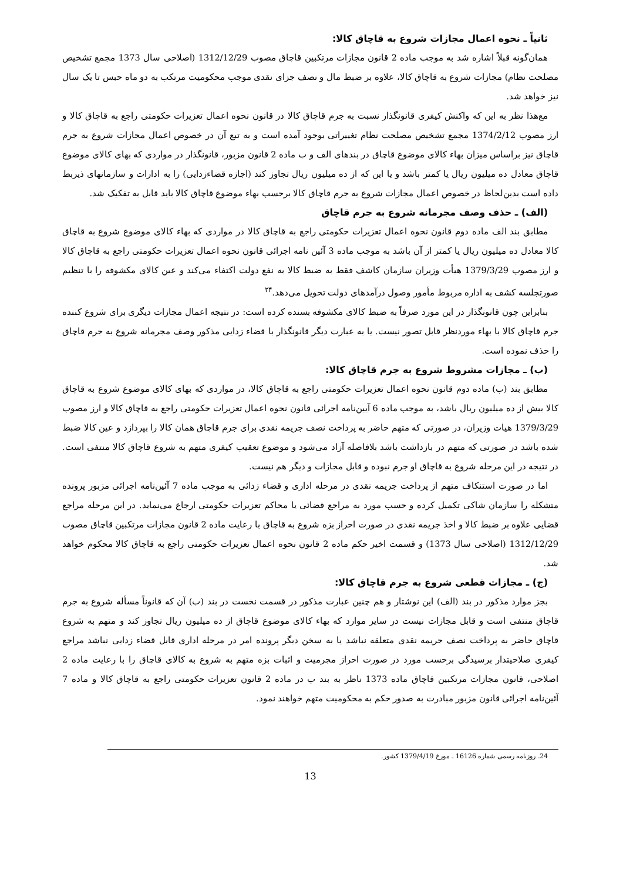ثانیاً ـ نحوه اعمال مجازات شروع به قاچاق کالا:
همان‌گونه قبلاً اشاره شد به موجب ماده 2 قانون مجازات مرتکبین قاچاق مصوب 1312/12/29 (اصلاحی سال 1373 مجمع تشخیص مصلحت نظام) مجازات شروع به قاچاق کالا، علاوه بر ضبط مال و نصف جزای نقدی موجب محکومیت مرتکب به دو ماه حبس تا یک سال نیز خواهد شد.
مع‌هذا نظر به این که واکنش کیفری قانونگذار نسبت به جرم قاچاق کالا در قانون نحوه اعمال تعزیرات حکومتی راجع به قاچاق کالا و ارز مصوب 1374/2/12 مجمع تشخیص مصلحت نظام تغییراتی بوجود آمده است و به تبع آن در خصوص اعمال مجازات شروع به جرم قاچاق نیز براساس میزان بهاء کالای موضوع قاچاق در بندهای الف و ب ماده 2 قانون مزبور، قانونگذار در مواردی که بهای کالای موضوع قاچاق معادل ده میلیون ریال یا کمتر باشد و یا این که از ده میلیون ریال تجاوز کند (اجازه قضاءزدایی) را به ادارات و سازمانهای ذیربط داده است بدین‌لحاظ در خصوص اعمال مجازات شروع به جرم قاچاق کالا برحسب بهاء موضوع قاچاق کالا باید قابل به تفکیک شد.
(الف) ـ حذف وصف مجرمانه شروع به جرم قاچاق
مطابق بند الف ماده دوم قانون نحوه اعمال تعزیرات حکومتی راجع به قاچاق کالا در مواردی که بهاء کالای موضوع شروع به قاچاق کالا معادل ده میلیون ریال یا کمتر از آن باشد به موجب ماده 3 آئین نامه اجرائی قانون نحوه اعمال تعزیرات حکومتی راجع به قاچاق کالا و ارز مصوب 1379/3/29 هیأت وزیران سازمان کاشف فقط به ضبط کالا به نفع دولت اکتفاء می‌کند و عین کالای مکشوفه را با تنظیم صورتجلسه کشف به اداره مربوط مأمور وصول درآمدهای دولت تحویل می‌دهد.<sup>۲۴</sup>
بنابراین چون قانونگذار در این مورد صرفاً به ضبط کالای مکشوفه بسنده کرده است: در نتیجه اعمال مجازات دیگری برای شروع کننده جرم قاچاق کالا با بهاء موردنظر قابل تصور نیست. یا به عبارت دیگر قانونگذار با قضاء زدایی مذکور وصف مجرمانه شروع به جرم قاچاق را حذف نموده است.
(ب) ـ مجازات مشروط شروع به جرم قاچاق کالا:
مطابق بند (ب) ماده دوم قانون نحوه اعمال تعزیرات حکومتی راجع به قاچاق کالا، در مواردی که بهای کالای موضوع شروع به قاچاق کالا بیش از ده میلیون ریال باشد، به موجب ماده 6 آیین‌نامه اجرائی قانون نحوه اعمال تعزیرات حکومتی راجع به قاچاق کالا و ارز مصوب 1379/3/29 هیات وزیران، در صورتی که متهم حاضر به پرداخت نصف جریمه نقدی برای جرم قاچاق همان کالا را بپردازد و عین کالا ضبط شده باشد در صورتی که متهم در بازداشت باشد بلافاصله آزاد می‌شود و موضوع تعقیب کیفری متهم به شروع قاچاق کالا منتفی است. در نتیجه در این مرحله شروع به قاچاق او جرم نبوده و قابل مجازات و دیگر هم نیست.
اما در صورت استنکاف متهم از پرداخت جریمه نقدی در مرحله اداری و قضاء زدائی به موجب ماده 7 آئین‌نامه اجرائی مزبور پرونده متشکله را سازمان شاکی تکمیل کرده و حسب مورد به مراجع قضائی یا محاکم تعزیرات حکومتی ارجاع می‌نماید. در این مرحله مراجع قضایی علاوه بر ضبط کالا و اخذ جریمه نقدی در صورت احراز بزه شروع به قاچاق با رعایت ماده 2 قانون مجازات مرتکبین قاچاق مصوب 1312/12/29 (اصلاحی سال 1373) و قسمت اخیر حکم ماده 2 قانون نحوه اعمال تعزیرات حکومتی راجع به قاچاق کالا محکوم خواهد شد.
(ج) ـ مجازات قطعی شروع به جرم قاچاق کالا:
بجز موارد مذکور در بند (الف) این نوشتار و هم چنین عبارت مذکور در قسمت نخست در بند (ب) آن که قانوناً مسأله شروع به جرم قاچاق منتفی است و قابل مجازات نیست در سایر موارد که بهاء کالای موضوع قاچاق از ده میلیون ریال تجاوز کند و متهم به شروع قاچاق حاضر به پرداخت نصف جریمه نقدی متعلقه نباشد یا به سخن دیگر پرونده امر در مرحله اداری قابل قضاء زدایی نباشد مراجع کیفری صلاحیتدار برسیدگی برحسب مورد در صورت احراز مجرمیت و اثبات بزه متهم به شروع به کالای قاچاق را با رعایت ماده 2 اصلاحی، قانون مجازات مرتکبین قاچاق ماده 1373 ناظر به بند ب در ماده 2 قانون تعزیرات حکومتی راجع به قاچاق کالا و ماده 7 آئین‌نامه اجرائی قانون مزبور مبادرت به صدور حکم به محکومیت متهم خواهند نمود.
24ـ روزنامه رسمی شماره 16126 ـ مورخ 1379/4/19 کشور.
13